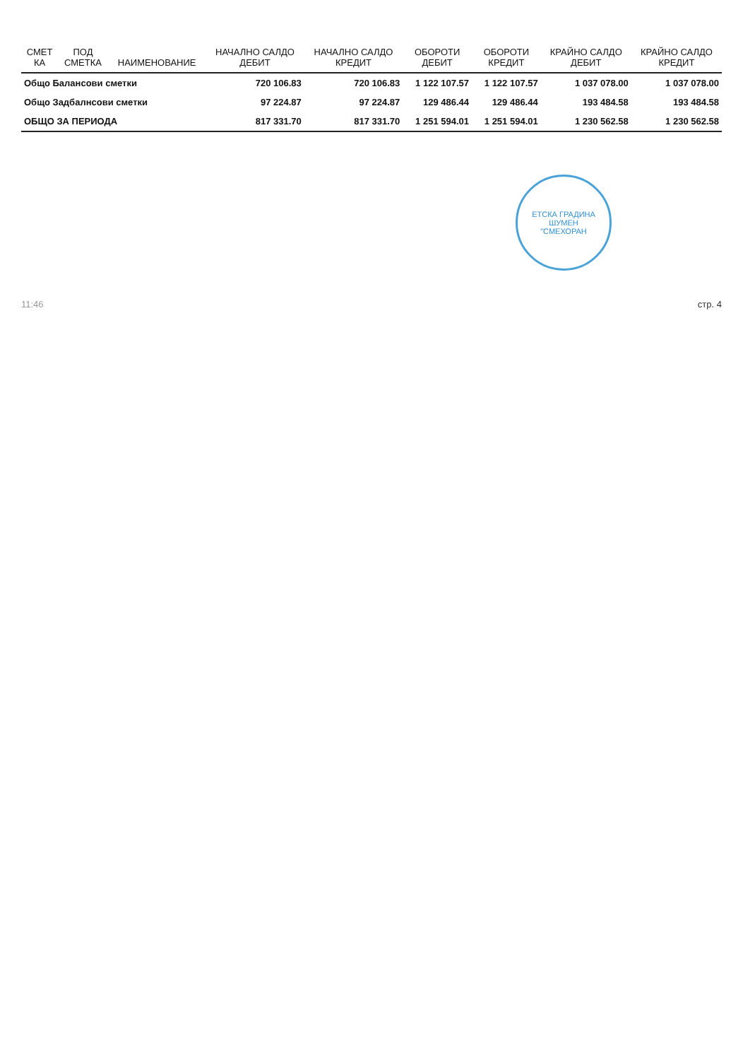| СМЕТ КА | ПОД СМЕТКА | НАИМЕНОВАНИЕ | НАЧАЛНО САЛДО ДЕБИТ | НАЧАЛНО САЛДО КРЕДИТ | ОБОРОТИ ДЕБИТ | ОБОРОТИ КРЕДИТ | КРАЙНО САЛДО ДЕБИТ | КРАЙНО САЛДО КРЕДИТ |
| --- | --- | --- | --- | --- | --- | --- | --- | --- |
| Общо Балансови сметки | | | 720 106.83 | 720 106.83 | 1 122 107.57 | 1 122 107.57 | 1 037 078.00 | 1 037 078.00 |
| Общо Задбалнсови сметки | | | 97 224.87 | 97 224.87 | 129 486.44 | 129 486.44 | 193 484.58 | 193 484.58 |
| ОБЩО ЗА ПЕРИОДА | | | 817 331.70 | 817 331.70 | 1 251 594.01 | 1 251 594.01 | 1 230 562.58 | 1 230 562.58 |
ЕТСКА ГРАДИНА
ШУМЕН
"СМЕХОРАН
11:46 стр. 4